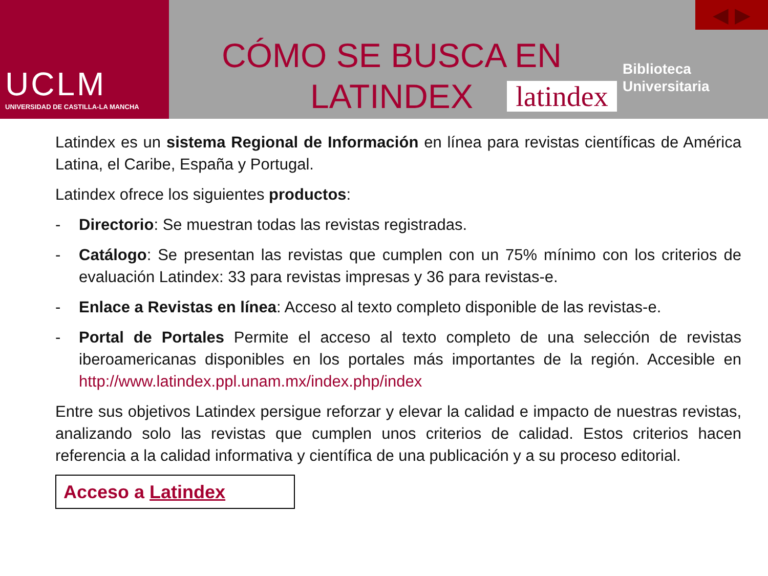UCLM
UNIVERSIDAD DE CASTILLA-LA MANCHA
CÓMO SE BUSCA EN
LATINDEX
latindex
◀ ▶
Biblioteca
Universitaria
Latindex es un sistema Regional de Información en línea para revistas científicas de América Latina, el Caribe, España y Portugal.
Latindex ofrece los siguientes productos:
- Directorio: Se muestran todas las revistas registradas.
- Catálogo: Se presentan las revistas que cumplen con un 75% mínimo con los criterios de evaluación Latindex: 33 para revistas impresas y 36 para revistas-e.
- Enlace a Revistas en línea: Acceso al texto completo disponible de las revistas-e.
- Portal de Portales Permite el acceso al texto completo de una selección de revistas iberoamericanas disponibles en los portales más importantes de la región. Accesible en http://www.latindex.ppl.unam.mx/index.php/index
Entre sus objetivos Latindex persigue reforzar y elevar la calidad e impacto de nuestras revistas, analizando solo las revistas que cumplen unos criterios de calidad. Estos criterios hacen referencia a la calidad informativa y científica de una publicación y a su proceso editorial.
Acceso a Latindex